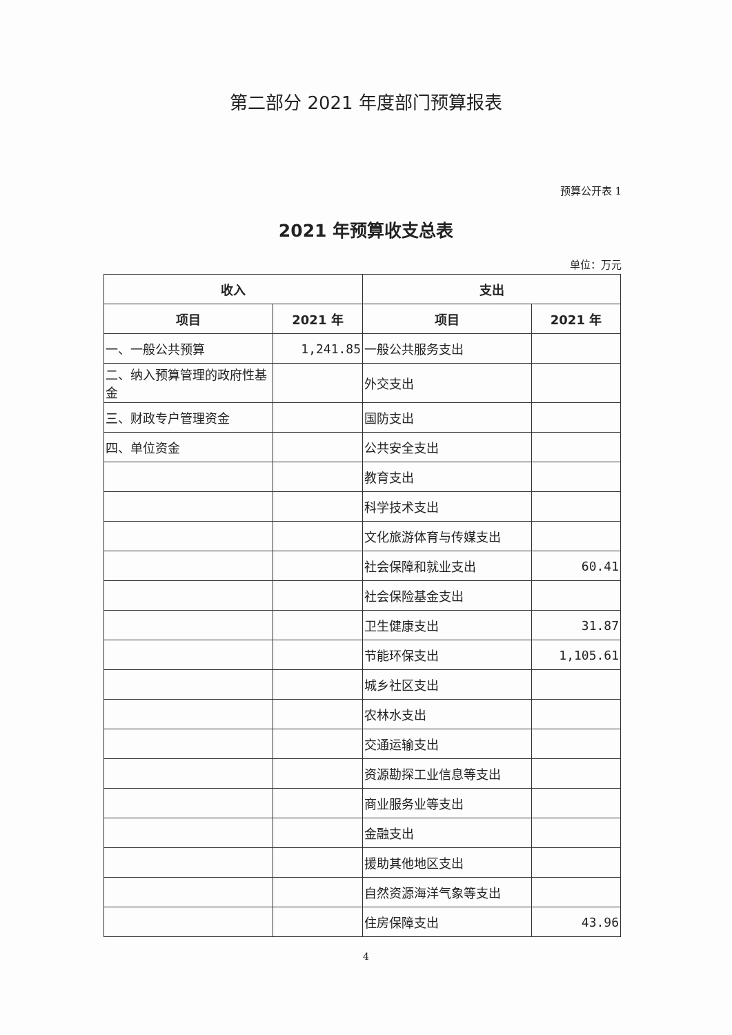第二部分 2021 年度部门预算报表
预算公开表 1
2021 年预算收支总表
单位：万元
| 收入 | | 支出 | |
| --- | --- | --- | --- |
| 项目 | 2021 年 | 项目 | 2021 年 |
| 一、一般公共预算 | 1,241.85 | 一般公共服务支出 | |
| 二、纳入预算管理的政府性基金 | | 外交支出 | |
| 三、财政专户管理资金 | | 国防支出 | |
| 四、单位资金 | | 公共安全支出 | |
| | | 教育支出 | |
| | | 科学技术支出 | |
| | | 文化旅游体育与传媒支出 | |
| | | 社会保障和就业支出 | 60.41 |
| | | 社会保险基金支出 | |
| | | 卫生健康支出 | 31.87 |
| | | 节能环保支出 | 1,105.61 |
| | | 城乡社区支出 | |
| | | 农林水支出 | |
| | | 交通运输支出 | |
| | | 资源勘探工业信息等支出 | |
| | | 商业服务业等支出 | |
| | | 金融支出 | |
| | | 援助其他地区支出 | |
| | | 自然资源海洋气象等支出 | |
| | | 住房保障支出 | 43.96 |
4